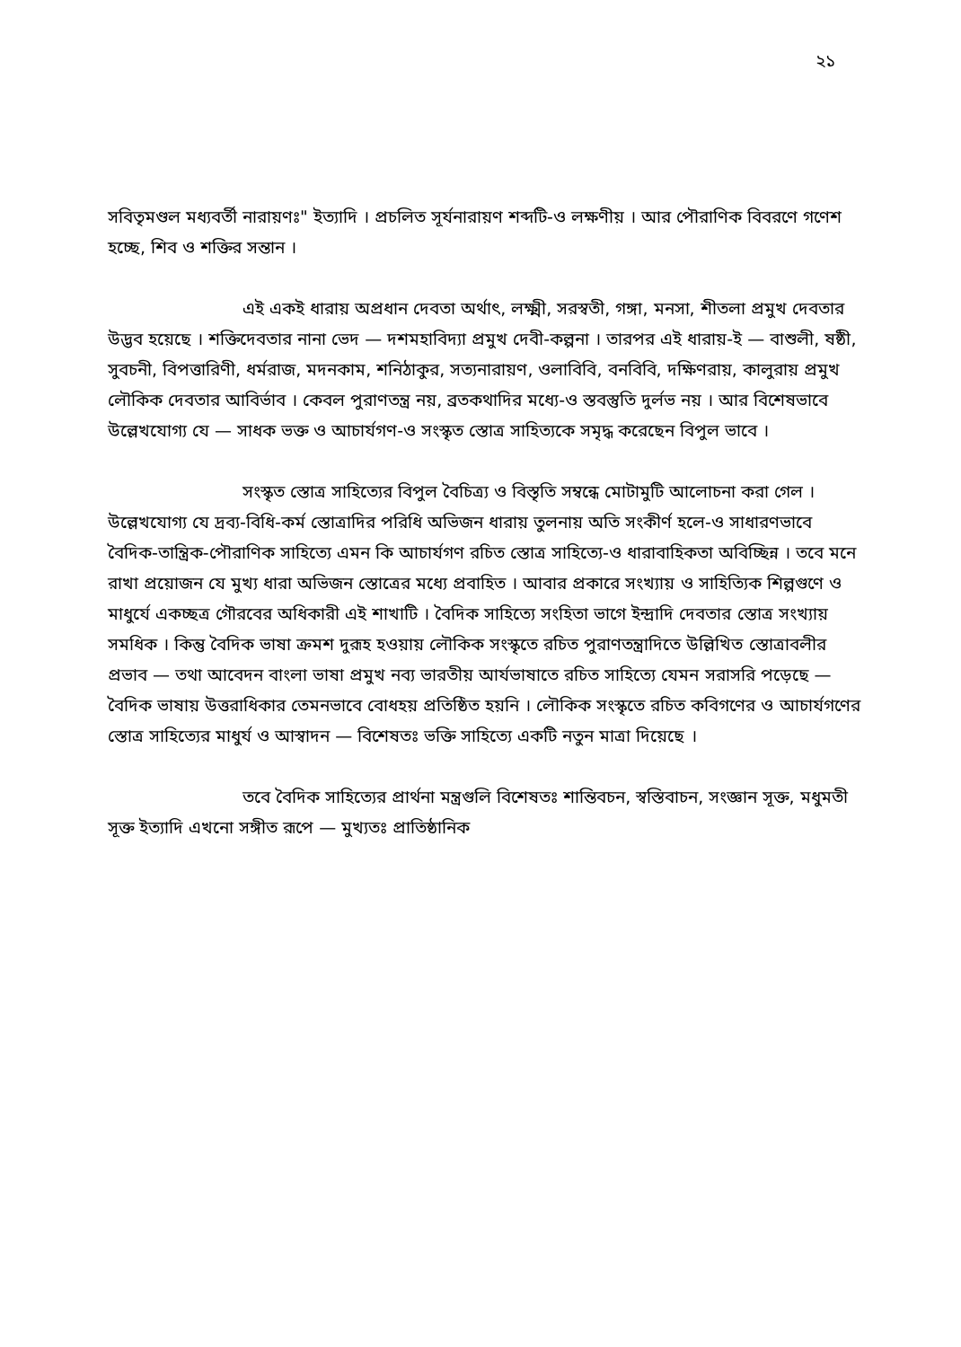২১
সবিতৃমণ্ডল মধ্যবর্তী নারায়ণঃ" ইত্যাদি । প্রচলিত সূর্যনারায়ণ শব্দটি-ও লক্ষণীয় । আর পৌরাণিক বিবরণে গণেশ হচ্ছে, শিব ও শক্তির সন্তান ।
এই একই ধারায় অপ্রধান দেবতা অর্থাৎ, লক্ষ্মী, সরস্বতী, গঙ্গা, মনসা, শীতলা প্রমুখ দেবতার উদ্ভব হয়েছে । শক্তিদেবতার নানা ভেদ — দশমহাবিদ্যা প্রমুখ দেবী-কল্পনা । তারপর এই ধারায়-ই — বাশুলী, ষষ্ঠী, সুবচনী, বিপত্তারিণী, ধর্মরাজ, মদনকাম, শনিঠাকুর, সত্যনারায়ণ, ওলাবিবি, বনবিবি, দক্ষিণরায়, কালুরায় প্রমুখ লৌকিক দেবতার আবির্ভাব । কেবল পুরাণতন্ত্র নয়, ব্রতকথাদির মধ্যে-ও স্তবস্তুতি দুর্লভ নয় । আর বিশেষভাবে উল্লেখযোগ্য যে — সাধক ভক্ত ও আচার্যগণ-ও সংস্কৃত স্তোত্র সাহিত্যকে সমৃদ্ধ করেছেন বিপুল ভাবে ।
সংস্কৃত স্তোত্র সাহিত্যের বিপুল বৈচিত্র্য ও বিস্তৃতি সম্বন্ধে মোটামুটি আলোচনা করা গেল । উল্লেখযোগ্য যে দ্রব্য-বিধি-কর্ম স্তোত্রাদির পরিধি অভিজন ধারায় তুলনায় অতি সংকীর্ণ হলে-ও সাধারণভাবে বৈদিক-তান্ত্রিক-পৌরাণিক সাহিত্যে এমন কি আচার্যগণ রচিত স্তোত্র সাহিত্যে-ও ধারাবাহিকতা অবিচ্ছিন্ন । তবে মনে রাখা প্রয়োজন যে মুখ্য ধারা অভিজন স্তোত্রের মধ্যে প্রবাহিত । আবার প্রকারে সংখ্যায় ও সাহিত্যিক শিল্পগুণে ও মাধুর্যে একচ্ছত্র গৌরবের অধিকারী এই শাখাটি । বৈদিক সাহিত্যে সংহিতা ভাগে ইন্দ্রাদি দেবতার স্তোত্র সংখ্যায় সমধিক । কিন্তু বৈদিক ভাষা ক্রমশ দুরূহ হওয়ায় লৌকিক সংস্কৃতে রচিত পুরাণতন্ত্রাদিতে উল্লিখিত স্তোত্রাবলীর প্রভাব — তথা আবেদন বাংলা ভাষা প্রমুখ নব্য ভারতীয় আর্যভাষাতে রচিত সাহিত্যে যেমন সরাসরি পড়েছে — বৈদিক ভাষায় উত্তরাধিকার তেমনভাবে বোধহয় প্রতিষ্ঠিত হয়নি । লৌকিক সংস্কৃতে রচিত কবিগণের ও আচার্যগণের স্তোত্র সাহিত্যের মাধুর্য ও আস্বাদন — বিশেষতঃ ভক্তি সাহিত্যে একটি নতুন মাত্রা দিয়েছে ।
তবে বৈদিক সাহিত্যের প্রার্থনা মন্ত্রগুলি বিশেষতঃ শান্তিবচন, স্বস্তিবাচন, সংজ্ঞান সূক্ত, মধুমতী সূক্ত ইত্যাদি এখনো সঙ্গীত রূপে — মুখ্যতঃ প্রাতিষ্ঠানিক